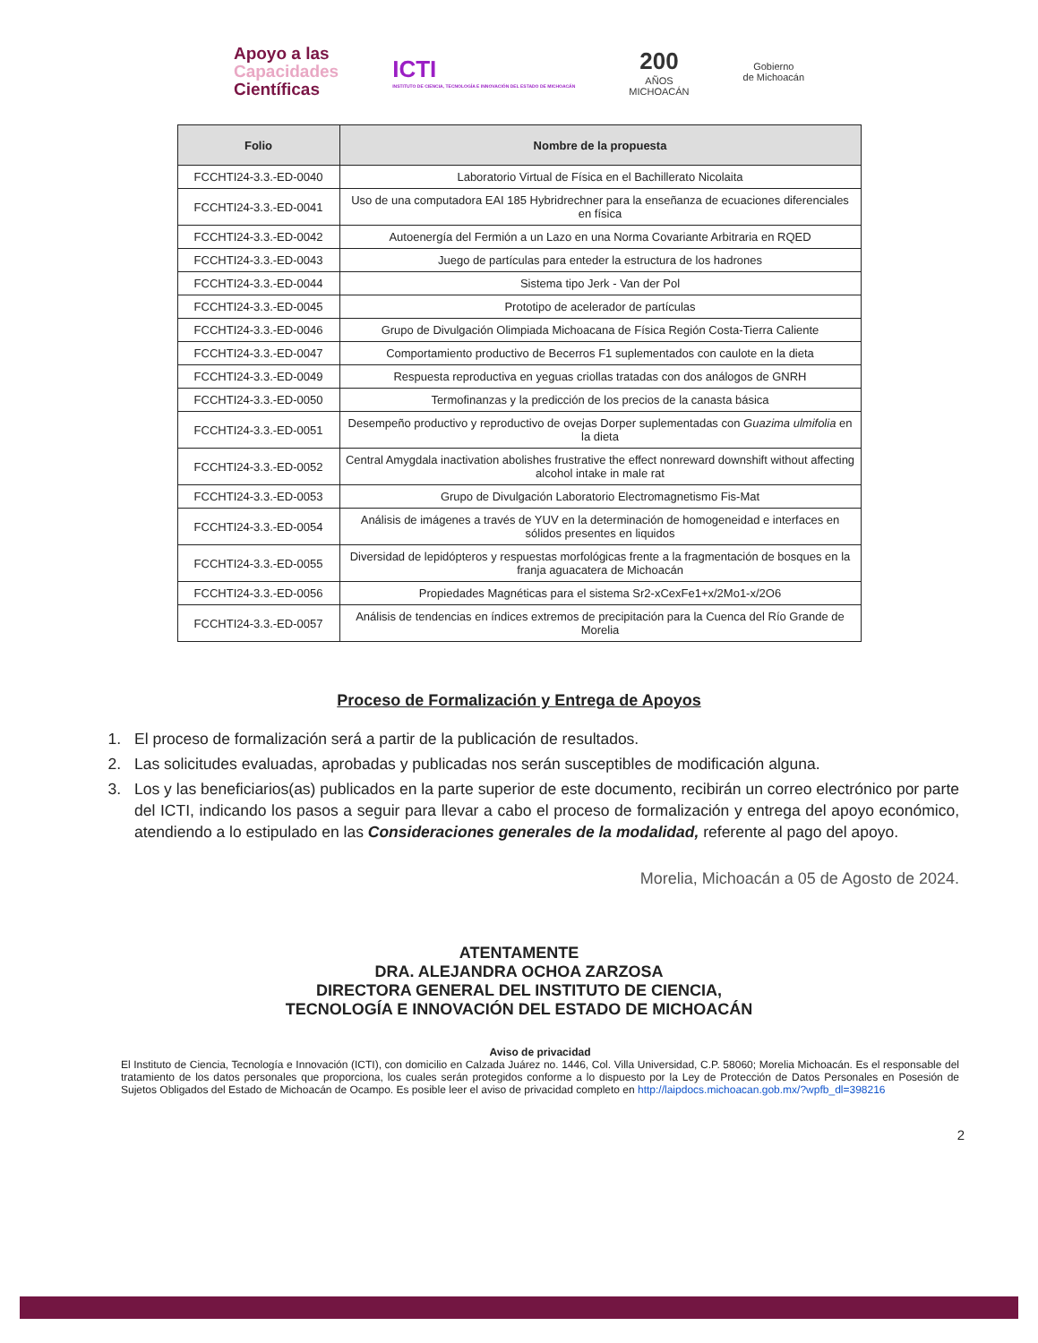Apoyo a las
Capacidades
Científicas
ICTI
INSTITUTO DE CIENCIA, TECNOLOGÍA E INNOVACIÓN DEL ESTADO DE MICHOACÁN
200
AÑOS
MICHOACÁN
Gobierno
de Michoacán
| Folio | Nombre de la propuesta |
| --- | --- |
| FCCHTI24-3.3.-ED-0040 | Laboratorio Virtual de Física en el Bachillerato Nicolaita |
| FCCHTI24-3.3.-ED-0041 | Uso de una computadora EAI 185 Hybridrechner para la enseñanza de ecuaciones diferenciales en física |
| FCCHTI24-3.3.-ED-0042 | Autoenergía del Fermión a un Lazo en una Norma Covariante Arbitraria en RQED |
| FCCHTI24-3.3.-ED-0043 | Juego de partículas para enteder la estructura de los hadrones |
| FCCHTI24-3.3.-ED-0044 | Sistema tipo Jerk - Van der Pol |
| FCCHTI24-3.3.-ED-0045 | Prototipo de acelerador de partículas |
| FCCHTI24-3.3.-ED-0046 | Grupo de Divulgación Olimpiada Michoacana de Física Región Costa-Tierra Caliente |
| FCCHTI24-3.3.-ED-0047 | Comportamiento productivo de Becerros F1 suplementados con caulote en la dieta |
| FCCHTI24-3.3.-ED-0049 | Respuesta reproductiva en yeguas criollas tratadas con dos análogos de GNRH |
| FCCHTI24-3.3.-ED-0050 | Termofinanzas y la predicción de los precios de la canasta básica |
| FCCHTI24-3.3.-ED-0051 | Desempeño productivo y reproductivo de ovejas Dorper suplementadas con Guazima ulmifolia en la dieta |
| FCCHTI24-3.3.-ED-0052 | Central Amygdala inactivation abolishes frustrative the effect nonreward downshift without affecting alcohol intake in male rat |
| FCCHTI24-3.3.-ED-0053 | Grupo de Divulgación Laboratorio Electromagnetismo Fis-Mat |
| FCCHTI24-3.3.-ED-0054 | Análisis de imágenes a través de YUV en la determinación de homogeneidad e interfaces en sólidos presentes en liquidos |
| FCCHTI24-3.3.-ED-0055 | Diversidad de lepidópteros y respuestas morfológicas frente a la fragmentación de bosques en la franja aguacatera de Michoacán |
| FCCHTI24-3.3.-ED-0056 | Propiedades Magnéticas para el sistema Sr2-xCexFe1+x/2Mo1-x/2O6 |
| FCCHTI24-3.3.-ED-0057 | Análisis de tendencias en índices extremos de precipitación para la Cuenca del Río Grande de Morelia |
Proceso de Formalización y Entrega de Apoyos
1. El proceso de formalización será a partir de la publicación de resultados.
2. Las solicitudes evaluadas, aprobadas y publicadas nos serán susceptibles de modificación alguna.
3. Los y las beneficiarios(as) publicados en la parte superior de este documento, recibirán un correo electrónico por parte del ICTI, indicando los pasos a seguir para llevar a cabo el proceso de formalización y entrega del apoyo económico, atendiendo a lo estipulado en las Consideraciones generales de la modalidad, referente al pago del apoyo.
Morelia, Michoacán a 05 de Agosto de 2024.
ATENTAMENTE
DRA. ALEJANDRA OCHOA ZARZOSA
DIRECTORA GENERAL DEL INSTITUTO DE CIENCIA,
TECNOLOGÍA E INNOVACIÓN DEL ESTADO DE MICHOACÁN
Aviso de privacidad
El Instituto de Ciencia, Tecnología e Innovación (ICTI), con domicilio en Calzada Juárez no. 1446, Col. Villa Universidad, C.P. 58060; Morelia Michoacán. Es el responsable del tratamiento de los datos personales que proporciona, los cuales serán protegidos conforme a lo dispuesto por la Ley de Protección de Datos Personales en Posesión de Sujetos Obligados del Estado de Michoacán de Ocampo. Es posible leer el aviso de privacidad completo en http://laipdocs.michoacan.gob.mx/?wpfb_dl=398216
2